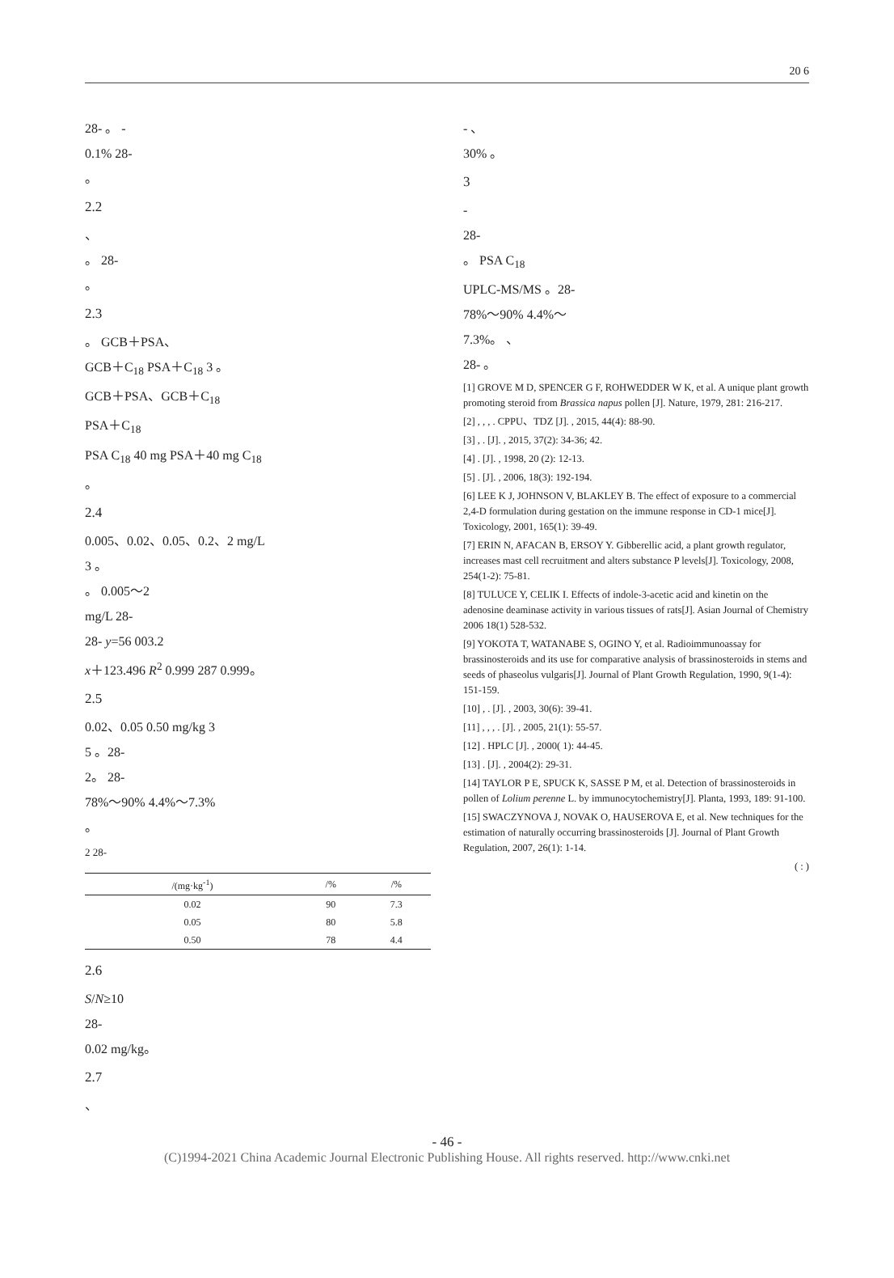20 6
28- 。 -
0.1% 28-
。
2.2
、
。 28-
。
2.3
。 GCB＋PSA、
GCB＋C<sub>18</sub> PSA＋C<sub>18</sub> 3 。
GCB＋PSA、GCB＋C<sub>18</sub>
PSA＋C<sub>18</sub>
PSA C<sub>18</sub> 40 mg PSA＋40 mg C<sub>18</sub>
。
2.4
0.005、0.02、0.05、0.2、2 mg/L
3 。
。 0.005～2
mg/L 28-
28- y=56 003.2
x＋123.496 R<sup>2</sup> 0.999 287 0.999。
2.5
0.02、0.05 0.50 mg/kg 3
5 。28-
2。 28-
78%～90% 4.4%～7.3%
。
2 28-
| /(mg·kg<sup>-1</sup>) | /% | /% |
| --- | --- | --- |
| 0.02 | 90 | 7.3 |
| 0.05 | 80 | 5.8 |
| 0.50 | 78 | 4.4 |
2.6
S/N≥10
28-
0.02 mg/kg。
2.7
、
- 、
30% 。
3
-
28-
。 PSA C<sub>18</sub>
UPLC-MS/MS 。28-
78%～90% 4.4%～
7.3%。 、
28- 。
[1] GROVE M D, SPENCER G F, ROHWEDDER W K, et al. A unique plant growth promoting steroid from Brassica napus pollen [J]. Nature, 1979, 281: 216-217.
[2] , , , . CPPU、TDZ [J]. , 2015, 44(4): 88-90.
[3] , . [J]. , 2015, 37(2): 34-36; 42.
[4] . [J]. , 1998, 20 (2): 12-13.
[5] . [J]. , 2006, 18(3): 192-194.
[6] LEE K J, JOHNSON V, BLAKLEY B. The effect of exposure to a commercial 2,4-D formulation during gestation on the immune response in CD-1 mice[J]. Toxicology, 2001, 165(1): 39-49.
[7] ERIN N, AFACAN B, ERSOY Y. Gibberellic acid, a plant growth regulator, increases mast cell recruitment and alters substance P levels[J]. Toxicology, 2008, 254(1-2): 75-81.
[8] TULUCE Y, CELIK I. Effects of indole-3-acetic acid and kinetin on the adenosine deaminase activity in various tissues of rats[J]. Asian Journal of Chemistry 2006 18(1) 528-532.
[9] YOKOTA T, WATANABE S, OGINO Y, et al. Radioimmunoassay for brassinosteroids and its use for comparative analysis of brassinosteroids in stems and seeds of phaseolus vulgaris[J]. Journal of Plant Growth Regulation, 1990, 9(1-4): 151-159.
[10] , . [J]. , 2003, 30(6): 39-41.
[11] , , , . [J]. , 2005, 21(1): 55-57.
[12] . HPLC [J]. , 2000( 1): 44-45.
[13] . [J]. , 2004(2): 29-31.
[14] TAYLOR P E, SPUCK K, SASSE P M, et al. Detection of brassinosteroids in pollen of Lolium perenne L. by immunocytochemistry[J]. Planta, 1993, 189: 91-100.
[15] SWACZYNOVA J, NOVAK O, HAUSEROVA E, et al. New techniques for the estimation of naturally occurring brassinosteroids [J]. Journal of Plant Growth Regulation, 2007, 26(1): 1-14.
( : )
- 46 -
(C)1994-2021 China Academic Journal Electronic Publishing House. All rights reserved. http://www.cnki.net